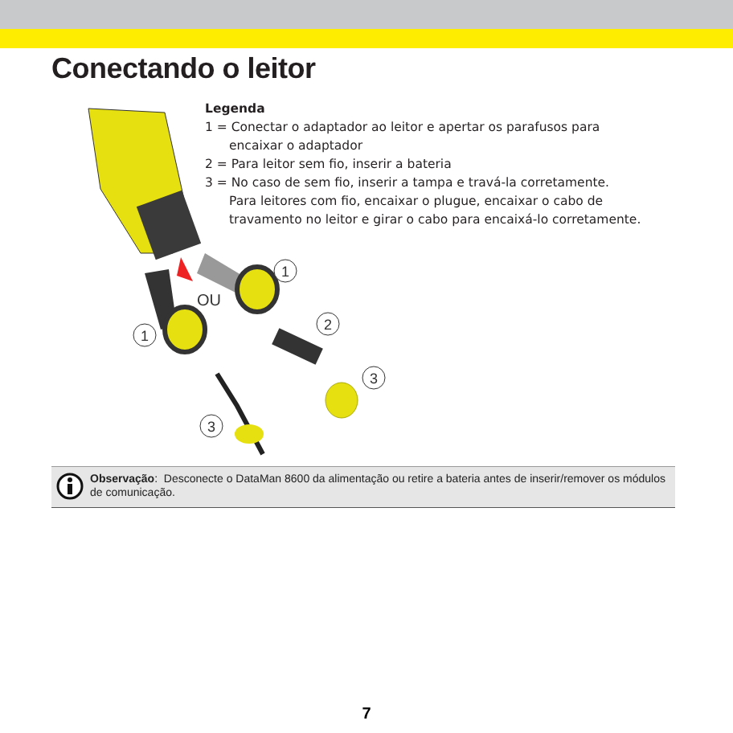Conectando o leitor
OU
1
1
2
3
3
Legenda
1 = Conectar o adaptador ao leitor e apertar os parafusos para
encaixar o adaptador
2 = Para leitor sem fio, inserir a bateria
3 = No caso de sem fio, inserir a tampa e travá-la corretamente.
Para leitores com fio, encaixar o plugue, encaixar o cabo de
travamento no leitor e girar o cabo para encaixá-lo corretamente.
Observação: Desconecte o DataMan 8600 da alimentação ou retire a bateria antes de inserir/remover os módulos de comunicação.
7